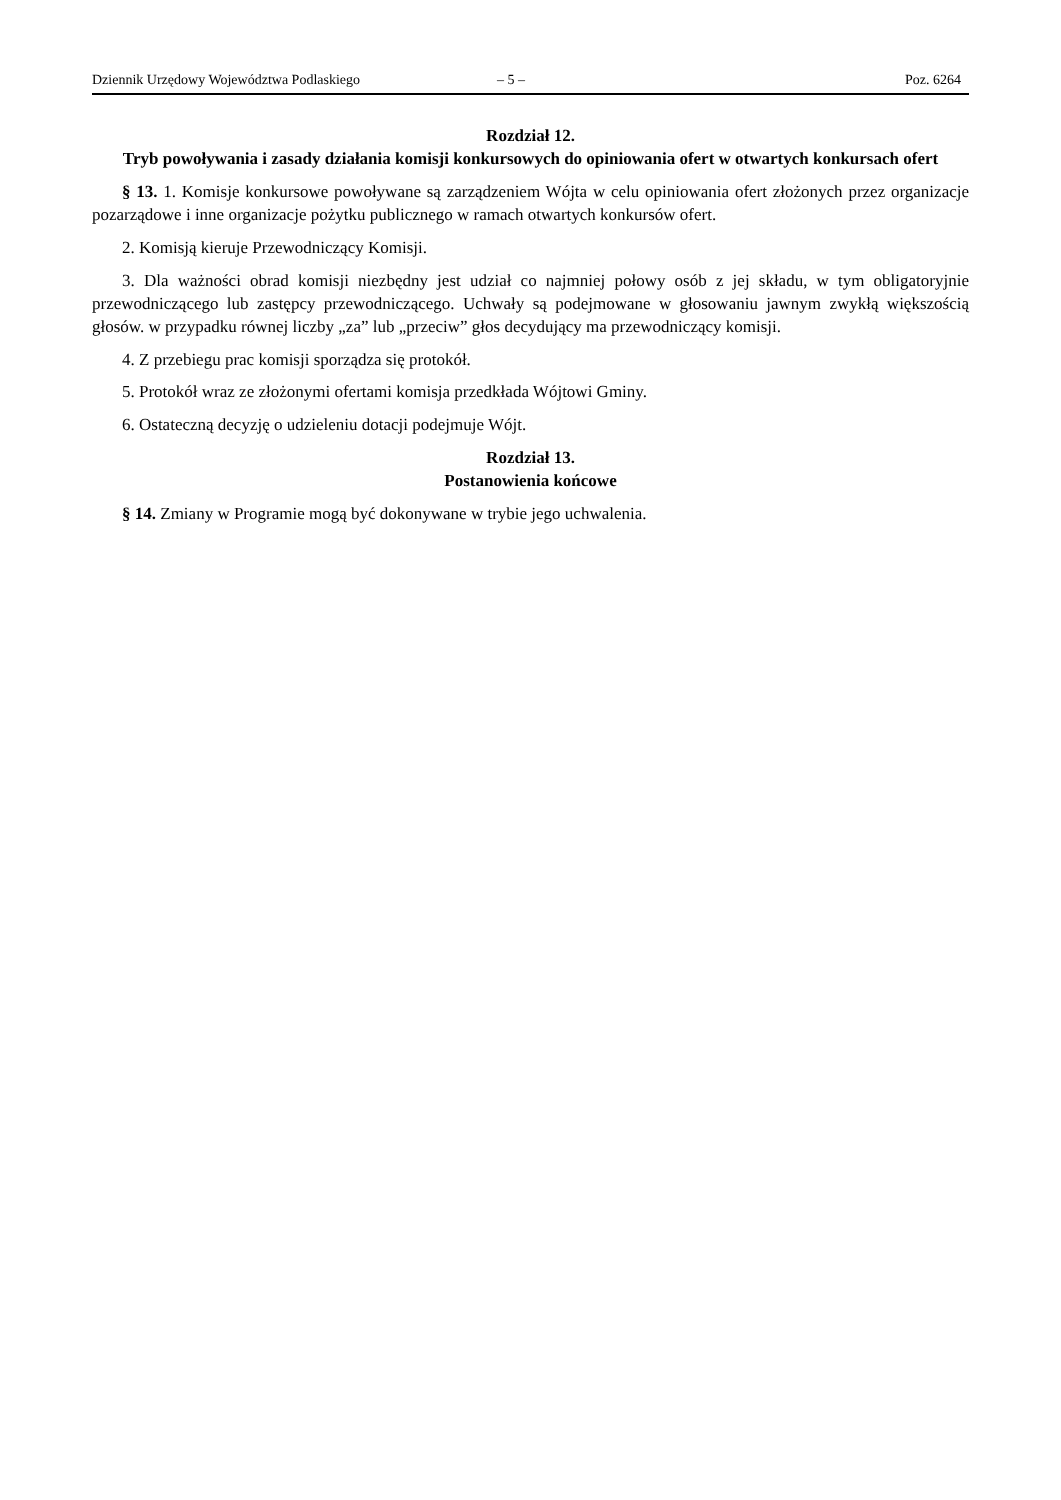Dziennik Urzędowy Województwa Podlaskiego – 5 – Poz. 6264
Rozdział 12.
Tryb powoływania i zasady działania komisji konkursowych do opiniowania ofert w otwartych konkursach ofert
§ 13. 1. Komisje konkursowe powoływane są zarządzeniem Wójta w celu opiniowania ofert złożonych przez organizacje pozarządowe i inne organizacje pożytku publicznego w ramach otwartych konkursów ofert.
2. Komisją kieruje Przewodniczący Komisji.
3. Dla ważności obrad komisji niezbędny jest udział co najmniej połowy osób z jej składu, w tym obligatoryjnie przewodniczącego lub zastępcy przewodniczącego. Uchwały są podejmowane w głosowaniu jawnym zwykłą większością głosów. w przypadku równej liczby „za” lub „przeciw” głos decydujący ma przewodniczący komisji.
4. Z przebiegu prac komisji sporządza się protokół.
5. Protokół wraz ze złożonymi ofertami komisja przedkłada Wójtowi Gminy.
6. Ostateczną decyzję o udzieleniu dotacji podejmuje Wójt.
Rozdział 13.
Postanowienia końcowe
§ 14. Zmiany w Programie mogą być dokonywane w trybie jego uchwalenia.